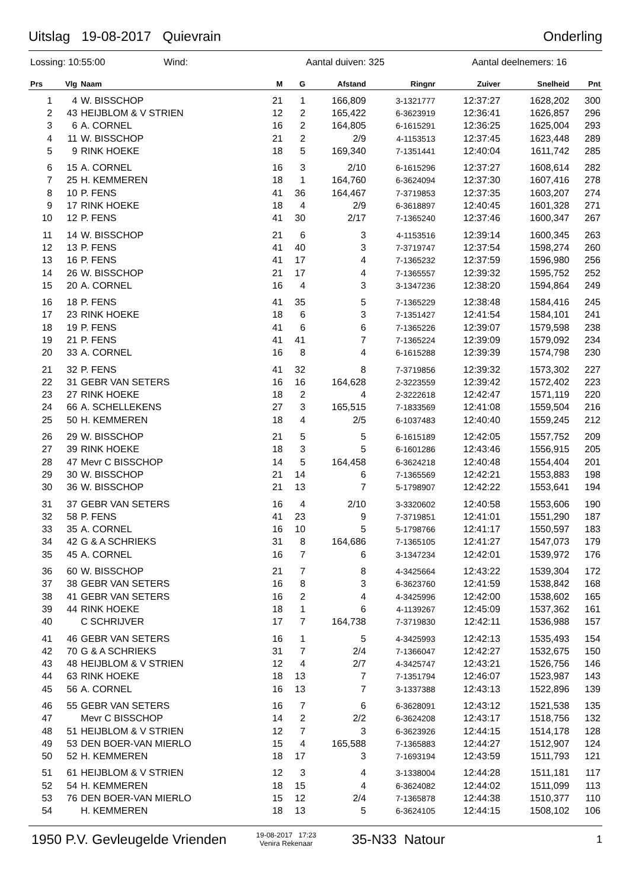Uitslag 19-08-2017 Quievrain Onderling
Lossing: 10:55:00 Wind: Aantal duiven: 325 Aantal deelnemers: 16
| Prs | Vlg | Naam | M | G | Afstand | Ringnr | Zuiver | Snelheid | Pnt |
| --- | --- | --- | --- | --- | --- | --- | --- | --- | --- |
| 1 | 4 | W. BISSCHOP | 21 | 1 | 166,809 | 3-1321777 | 12:37:27 | 1628,202 | 300 |
| 2 | 43 | HEIJBLOM & V STRIEN | 12 | 2 | 165,422 | 6-3623919 | 12:36:41 | 1626,857 | 296 |
| 3 | 6 | A. CORNEL | 16 | 2 | 164,805 | 6-1615291 | 12:36:25 | 1625,004 | 293 |
| 4 | 11 | W. BISSCHOP | 21 | 2 | 2/9 | 4-1153513 | 12:37:45 | 1623,448 | 289 |
| 5 | 9 | RINK HOEKE | 18 | 5 | 169,340 | 7-1351441 | 12:40:04 | 1611,742 | 285 |
| 6 | 15 | A. CORNEL | 16 | 3 | 2/10 | 6-1615296 | 12:37:27 | 1608,614 | 282 |
| 7 | 25 | H. KEMMEREN | 18 | 1 | 164,760 | 6-3624094 | 12:37:30 | 1607,416 | 278 |
| 8 | 10 | P. FENS | 41 | 36 | 164,467 | 7-3719853 | 12:37:35 | 1603,207 | 274 |
| 9 | 17 | RINK HOEKE | 18 | 4 | 2/9 | 6-3618897 | 12:40:45 | 1601,328 | 271 |
| 10 | 12 | P. FENS | 41 | 30 | 2/17 | 7-1365240 | 12:37:46 | 1600,347 | 267 |
| 11 | 14 | W. BISSCHOP | 21 | 6 | 3 | 4-1153516 | 12:39:14 | 1600,345 | 263 |
| 12 | 13 | P. FENS | 41 | 40 | 3 | 7-3719747 | 12:37:54 | 1598,274 | 260 |
| 13 | 16 | P. FENS | 41 | 17 | 4 | 7-1365232 | 12:37:59 | 1596,980 | 256 |
| 14 | 26 | W. BISSCHOP | 21 | 17 | 4 | 7-1365557 | 12:39:32 | 1595,752 | 252 |
| 15 | 20 | A. CORNEL | 16 | 4 | 3 | 3-1347236 | 12:38:20 | 1594,864 | 249 |
| 16 | 18 | P. FENS | 41 | 35 | 5 | 7-1365229 | 12:38:48 | 1584,416 | 245 |
| 17 | 23 | RINK HOEKE | 18 | 6 | 3 | 7-1351427 | 12:41:54 | 1584,101 | 241 |
| 18 | 19 | P. FENS | 41 | 6 | 6 | 7-1365226 | 12:39:07 | 1579,598 | 238 |
| 19 | 21 | P. FENS | 41 | 41 | 7 | 7-1365224 | 12:39:09 | 1579,092 | 234 |
| 20 | 33 | A. CORNEL | 16 | 8 | 4 | 6-1615288 | 12:39:39 | 1574,798 | 230 |
| 21 | 32 | P. FENS | 41 | 32 | 8 | 7-3719856 | 12:39:32 | 1573,302 | 227 |
| 22 | 31 | GEBR VAN SETERS | 16 | 16 | 164,628 | 2-3223559 | 12:39:42 | 1572,402 | 223 |
| 23 | 27 | RINK HOEKE | 18 | 2 | 4 | 2-3222618 | 12:42:47 | 1571,119 | 220 |
| 24 | 66 | A. SCHELLEKENS | 27 | 3 | 165,515 | 7-1833569 | 12:41:08 | 1559,504 | 216 |
| 25 | 50 | H. KEMMEREN | 18 | 4 | 2/5 | 6-1037483 | 12:40:40 | 1559,245 | 212 |
| 26 | 29 | W. BISSCHOP | 21 | 5 | 5 | 6-1615189 | 12:42:05 | 1557,752 | 209 |
| 27 | 39 | RINK HOEKE | 18 | 3 | 5 | 6-1601286 | 12:43:46 | 1556,915 | 205 |
| 28 | 47 | Mevr C BISSCHOP | 14 | 5 | 164,458 | 6-3624218 | 12:40:48 | 1554,404 | 201 |
| 29 | 30 | W. BISSCHOP | 21 | 14 | 6 | 7-1365569 | 12:42:21 | 1553,883 | 198 |
| 30 | 36 | W. BISSCHOP | 21 | 13 | 7 | 5-1798907 | 12:42:22 | 1553,641 | 194 |
| 31 | 37 | GEBR VAN SETERS | 16 | 4 | 2/10 | 3-3320602 | 12:40:58 | 1553,606 | 190 |
| 32 | 58 | P. FENS | 41 | 23 | 9 | 7-3719851 | 12:41:01 | 1551,290 | 187 |
| 33 | 35 | A. CORNEL | 16 | 10 | 5 | 5-1798766 | 12:41:17 | 1550,597 | 183 |
| 34 | 42 | G & A SCHRIEKS | 31 | 8 | 164,686 | 7-1365105 | 12:41:27 | 1547,073 | 179 |
| 35 | 45 | A. CORNEL | 16 | 7 | 6 | 3-1347234 | 12:42:01 | 1539,972 | 176 |
| 36 | 60 | W. BISSCHOP | 21 | 7 | 8 | 4-3425664 | 12:43:22 | 1539,304 | 172 |
| 37 | 38 | GEBR VAN SETERS | 16 | 8 | 3 | 6-3623760 | 12:41:59 | 1538,842 | 168 |
| 38 | 41 | GEBR VAN SETERS | 16 | 2 | 4 | 4-3425996 | 12:42:00 | 1538,602 | 165 |
| 39 | 44 | RINK HOEKE | 18 | 1 | 6 | 4-1139267 | 12:45:09 | 1537,362 | 161 |
| 40 | | C SCHRIJVER | 17 | 7 | 164,738 | 7-3719830 | 12:42:11 | 1536,988 | 157 |
| 41 | 46 | GEBR VAN SETERS | 16 | 1 | 5 | 4-3425993 | 12:42:13 | 1535,493 | 154 |
| 42 | 70 | G & A SCHRIEKS | 31 | 7 | 2/4 | 7-1366047 | 12:42:27 | 1532,675 | 150 |
| 43 | 48 | HEIJBLOM & V STRIEN | 12 | 4 | 2/7 | 4-3425747 | 12:43:21 | 1526,756 | 146 |
| 44 | 63 | RINK HOEKE | 18 | 13 | 7 | 7-1351794 | 12:46:07 | 1523,987 | 143 |
| 45 | 56 | A. CORNEL | 16 | 13 | 7 | 3-1337388 | 12:43:13 | 1522,896 | 139 |
| 46 | 55 | GEBR VAN SETERS | 16 | 7 | 6 | 6-3628091 | 12:43:12 | 1521,538 | 135 |
| 47 | | Mevr C BISSCHOP | 14 | 2 | 2/2 | 6-3624208 | 12:43:17 | 1518,756 | 132 |
| 48 | 51 | HEIJBLOM & V STRIEN | 12 | 7 | 3 | 6-3623926 | 12:44:15 | 1514,178 | 128 |
| 49 | 53 | DEN BOER-VAN MIERLO | 15 | 4 | 165,588 | 7-1365883 | 12:44:27 | 1512,907 | 124 |
| 50 | 52 | H. KEMMEREN | 18 | 17 | 3 | 7-1693194 | 12:43:59 | 1511,793 | 121 |
| 51 | 61 | HEIJBLOM & V STRIEN | 12 | 3 | 4 | 3-1338004 | 12:44:28 | 1511,181 | 117 |
| 52 | 54 | H. KEMMEREN | 18 | 15 | 4 | 6-3624082 | 12:44:02 | 1511,099 | 113 |
| 53 | 76 | DEN BOER-VAN MIERLO | 15 | 12 | 2/4 | 7-1365878 | 12:44:38 | 1510,377 | 110 |
| 54 | | H. KEMMEREN | 18 | 13 | 5 | 6-3624105 | 12:44:15 | 1508,102 | 106 |
1950 P.V. Gevleugelde Vrienden 19-08-2017 17:23
Venira Rekenaar 35-N33 Natour 1